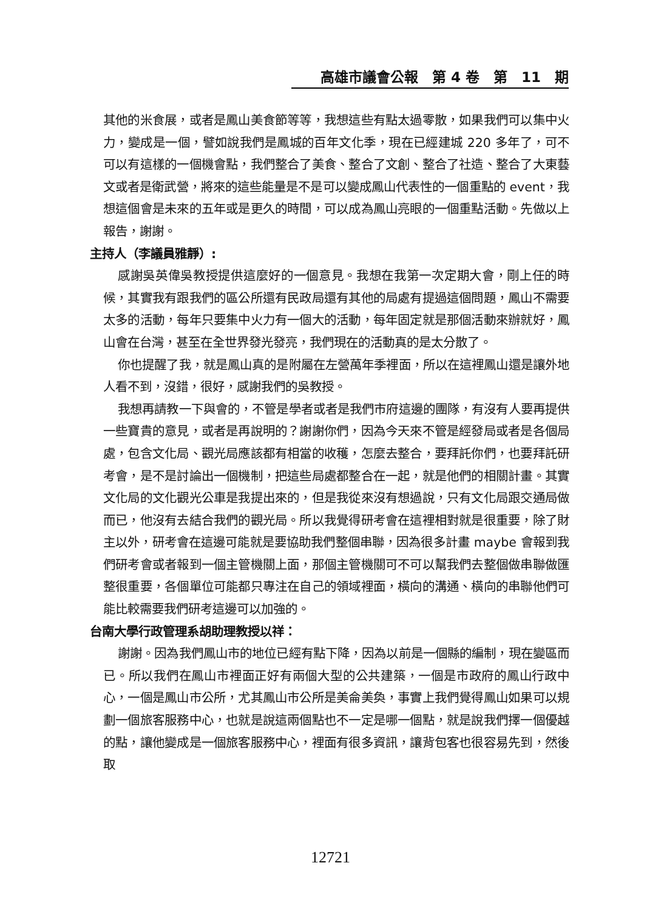高雄市議會公報　第 4 卷　第　11　期
其他的米食展，或者是鳳山美食節等等，我想這些有點太過零散，如果我們可以集中火力，變成是一個，譬如說我們是鳳城的百年文化季，現在已經建城 220 多年了，可不可以有這樣的一個機會點，我們整合了美食、整合了文創、整合了社造、整合了大東藝文或者是衛武營，將來的這些能量是不是可以變成鳳山代表性的一個重點的 event，我想這個會是未來的五年或是更久的時間，可以成為鳳山亮眼的一個重點活動。先做以上報告，謝謝。
主持人（李議員雅靜）:
感謝吳英偉吳教授提供這麼好的一個意見。我想在我第一次定期大會，剛上任的時候，其實我有跟我們的區公所還有民政局還有其他的局處有提過這個問題，鳳山不需要太多的活動，每年只要集中火力有一個大的活動，每年固定就是那個活動來辦就好，鳳山會在台灣，甚至在全世界發光發亮，我們現在的活動真的是太分散了。
你也提醒了我，就是鳳山真的是附屬在左營萬年季裡面，所以在這裡鳳山還是讓外地人看不到，沒錯，很好，感謝我們的吳教授。
我想再請教一下與會的，不管是學者或者是我們市府這邊的團隊，有沒有人要再提供一些寶貴的意見，或者是再說明的？謝謝你們，因為今天來不管是經發局或者是各個局處，包含文化局、觀光局應該都有相當的收穫，怎麼去整合，要拜託你們，也要拜託研考會，是不是討論出一個機制，把這些局處都整合在一起，就是他們的相關計畫。其實文化局的文化觀光公車是我提出來的，但是我從來沒有想過說，只有文化局跟交通局做而已，他沒有去結合我們的觀光局。所以我覺得研考會在這裡相對就是很重要，除了財主以外，研考會在這邊可能就是要協助我們整個串聯，因為很多計畫 maybe 會報到我們研考會或者報到一個主管機關上面，那個主管機關可不可以幫我們去整個做串聯做匯整很重要，各個單位可能都只專注在自己的領域裡面，橫向的溝通、橫向的串聯他們可能比較需要我們研考這邊可以加強的。
台南大學行政管理系胡助理教授以祥：
謝謝。因為我們鳳山市的地位已經有點下降，因為以前是一個縣的編制，現在變區而已。所以我們在鳳山市裡面正好有兩個大型的公共建築，一個是市政府的鳳山行政中心，一個是鳳山市公所，尤其鳳山市公所是美侖美奐，事實上我們覺得鳳山如果可以規劃一個旅客服務中心，也就是說這兩個點也不一定是哪一個點，就是說我們擇一個優越的點，讓他變成是一個旅客服務中心，裡面有很多資訊，讓背包客也很容易先到，然後取
12721